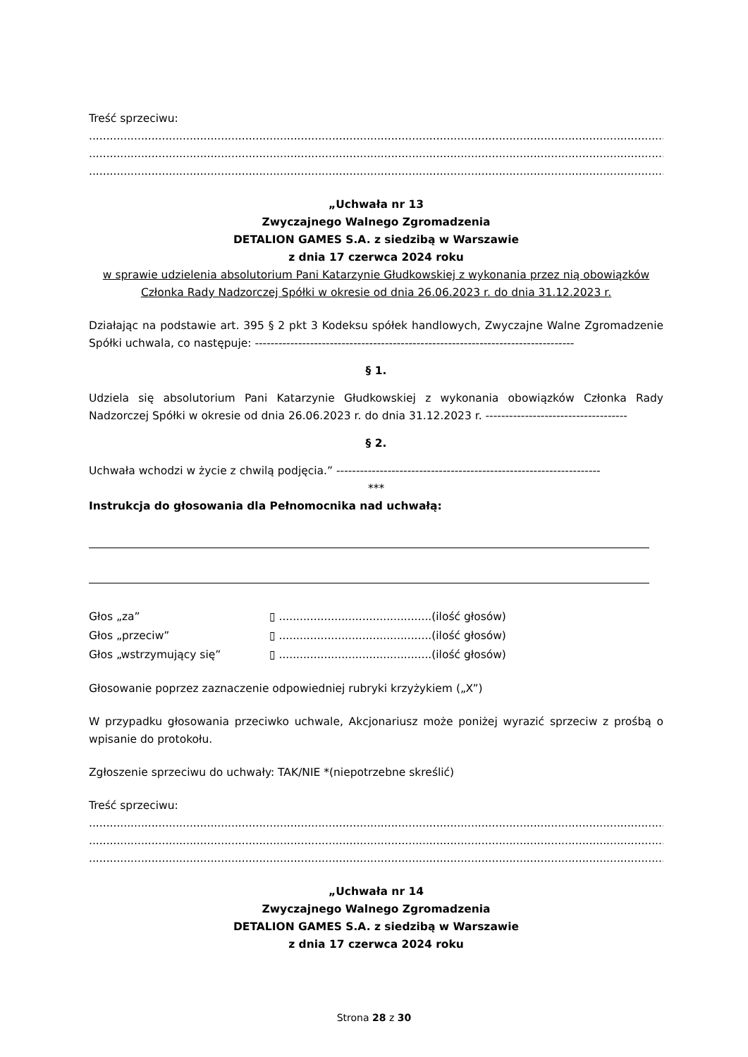Treść sprzeciwu:
.............................................................................................................................................................................
.............................................................................................................................................................................
.............................................................................................................................................................................
„Uchwała nr 13
Zwyczajnego Walnego Zgromadzenia
DETALION GAMES S.A. z siedzibą w Warszawie
z dnia 17 czerwca 2024 roku
w sprawie udzielenia absolutorium Pani Katarzynie Głudkowskiej z wykonania przez nią obowiązków Członka Rady Nadzorczej Spółki w okresie od dnia 26.06.2023 r. do dnia 31.12.2023 r.
Działając na podstawie art. 395 § 2 pkt 3 Kodeksu spółek handlowych, Zwyczajne Walne Zgromadzenie Spółki uchwala, co następuje: ---------------------------------------------------------------------------------
§ 1.
Udziela się absolutorium Pani Katarzynie Głudkowskiej z wykonania obowiązków Członka Rady Nadzorczej Spółki w okresie od dnia 26.06.2023 r. do dnia 31.12.2023 r. ------------------------------------
§ 2.
Uchwała wchodzi w życie z chwilą podjęcia.” -------------------------------------------------------------------
***
Instrukcja do głosowania dla Pełnomocnika nad uchwałą:
| Głos „za” | ▯ ............................................(ilość głosów) |
| Głos „przeciw” | ▯ ............................................(ilość głosów) |
| Głos „wstrzymujący się” | ▯ ............................................(ilość głosów) |
Głosowanie poprzez zaznaczenie odpowiedniej rubryki krzyżykiem („X”)
W przypadku głosowania przeciwko uchwale, Akcjonariusz może poniżej wyrazić sprzeciw z prośbą o wpisanie do protokołu.
Zgłoszenie sprzeciwu do uchwały: TAK/NIE *(niepotrzebne skreślić)
Treść sprzeciwu:
.............................................................................................................................................................................
.............................................................................................................................................................................
.............................................................................................................................................................................
„Uchwała nr 14
Zwyczajnego Walnego Zgromadzenia
DETALION GAMES S.A. z siedzibą w Warszawie
z dnia 17 czerwca 2024 roku
Strona 28 z 30